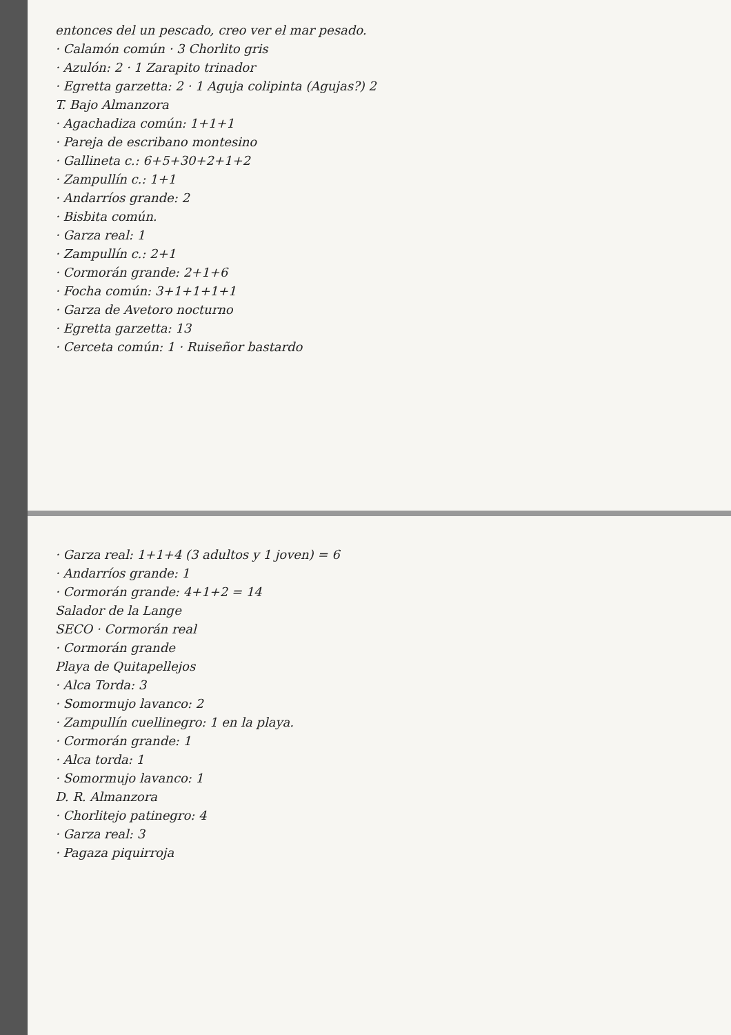entonces del un pescado, creo ver el mar pesado.
· Calamón común · 3 Chorlito gris
· Azulón: 2 · 1 Zarapito trinador
· Egretta garzetta: 2 · 1 Aguja colipinta (Agujas?) 2
T. Bajo Almanzora
· Agachadiza común: 1+1+1
· Pareja de escribano montesino
· Gallineta c.: 6+5+30+2+1+2
· Zampullín c.: 1+1
· Andarríos grande: 2
· Bisbita común.
· Garza real: 1
· Zampullín c.: 2+1
· Cormorán grande: 2+1+6
· Focha común: 3+1+1+1+1
· Garza de Avetoro nocturno
· Egretta garzetta: 13
· Cerceta común: 1 · Ruiseñor bastardo
· Garza real: 1+1+4 (3 adultos y 1 joven) = 6
· Andarríos grande: 1
· Cormorán grande: 4+1+2 = 14
Salador de la Lange
SECO · Cormorán real
· Cormorán grande
Playa de Quitapellejos
· Alca Torda: 3
· Somormujo lavanco: 2
· Zampullín cuellinegro: 1 en la playa.
· Cormorán grande: 1
· Alca torda: 1
· Somormujo lavanco: 1
D. R. Almanzora
· Chorlitejo patinegro: 4
· Garza real: 3
· Pagaza piquirroja